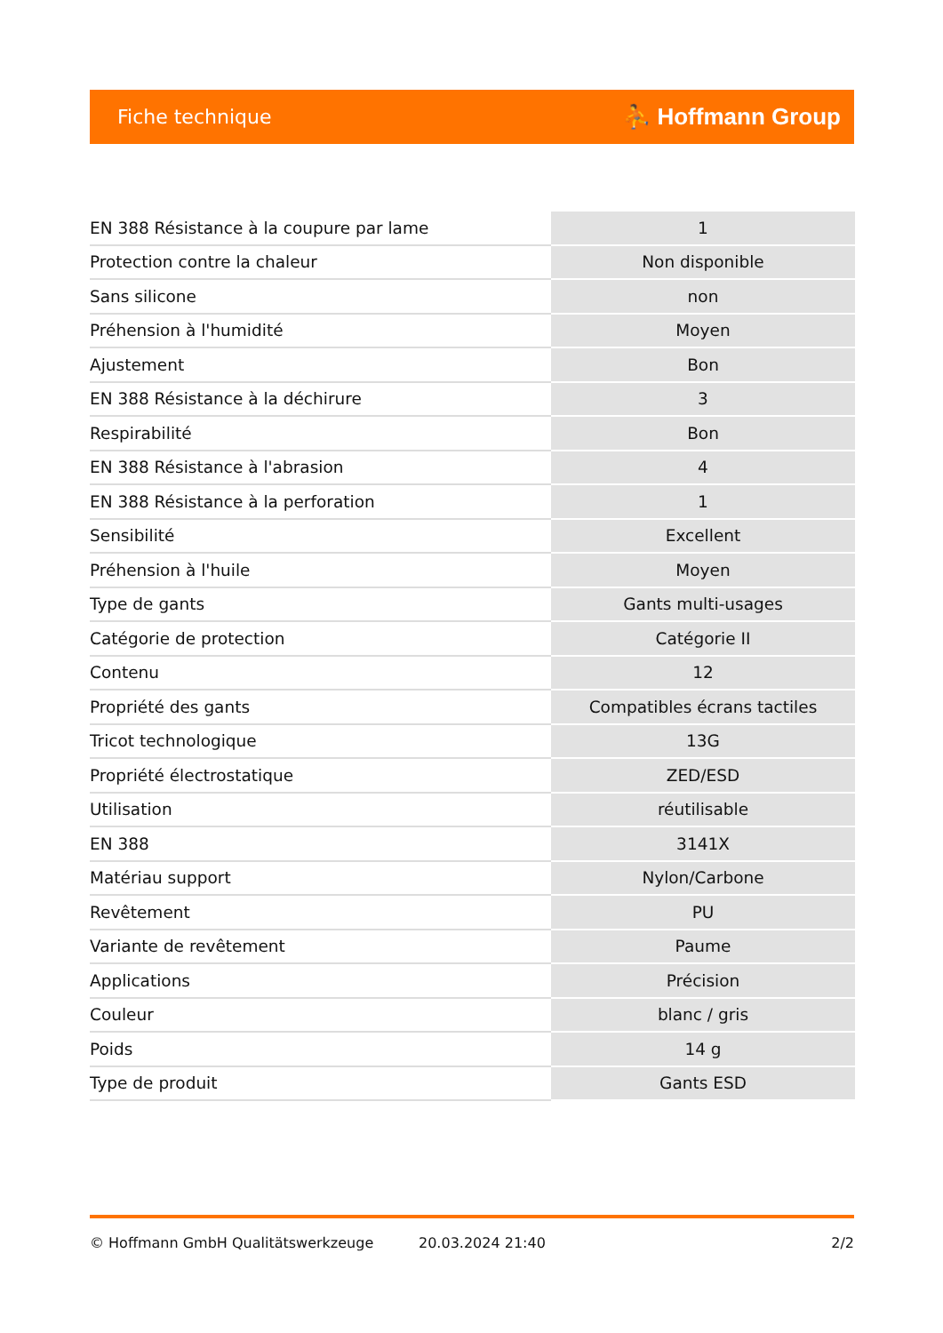Fiche technique ⛹ Hoffmann Group
| EN 388 Résistance à la coupure par lame | 1 |
| Protection contre la chaleur | Non disponible |
| Sans silicone | non |
| Préhension à l'humidité | Moyen |
| Ajustement | Bon |
| EN 388 Résistance à la déchirure | 3 |
| Respirabilité | Bon |
| EN 388 Résistance à l'abrasion | 4 |
| EN 388 Résistance à la perforation | 1 |
| Sensibilité | Excellent |
| Préhension à l'huile | Moyen |
| Type de gants | Gants multi-usages |
| Catégorie de protection | Catégorie II |
| Contenu | 12 |
| Propriété des gants | Compatibles écrans tactiles |
| Tricot technologique | 13G |
| Propriété électrostatique | ZED/ESD |
| Utilisation | réutilisable |
| EN 388 | 3141X |
| Matériau support | Nylon/Carbone |
| Revêtement | PU |
| Variante de revêtement | Paume |
| Applications | Précision |
| Couleur | blanc / gris |
| Poids | 14 g |
| Type de produit | Gants ESD |
© Hoffmann GmbH Qualitätswerkzeuge 20.03.2024 21:40 2/2